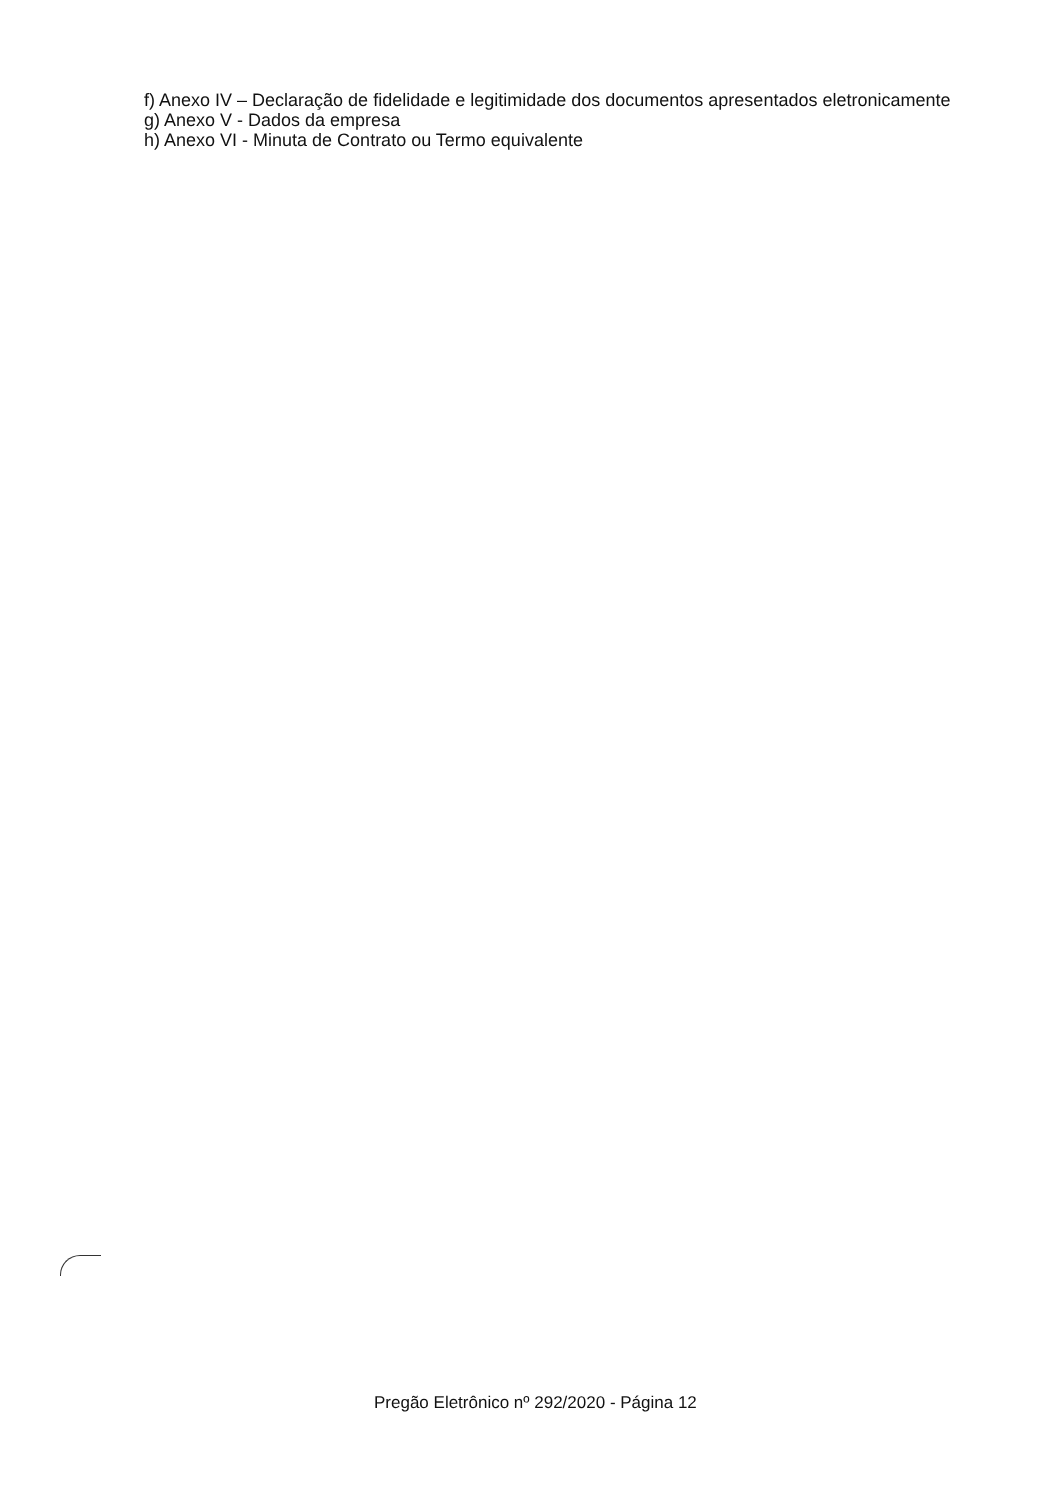f) Anexo IV – Declaração de fidelidade e legitimidade dos documentos apresentados eletronicamente
g) Anexo V - Dados da empresa
h) Anexo VI - Minuta de Contrato ou Termo equivalente
Pregão Eletrônico nº 292/2020 - Página 12